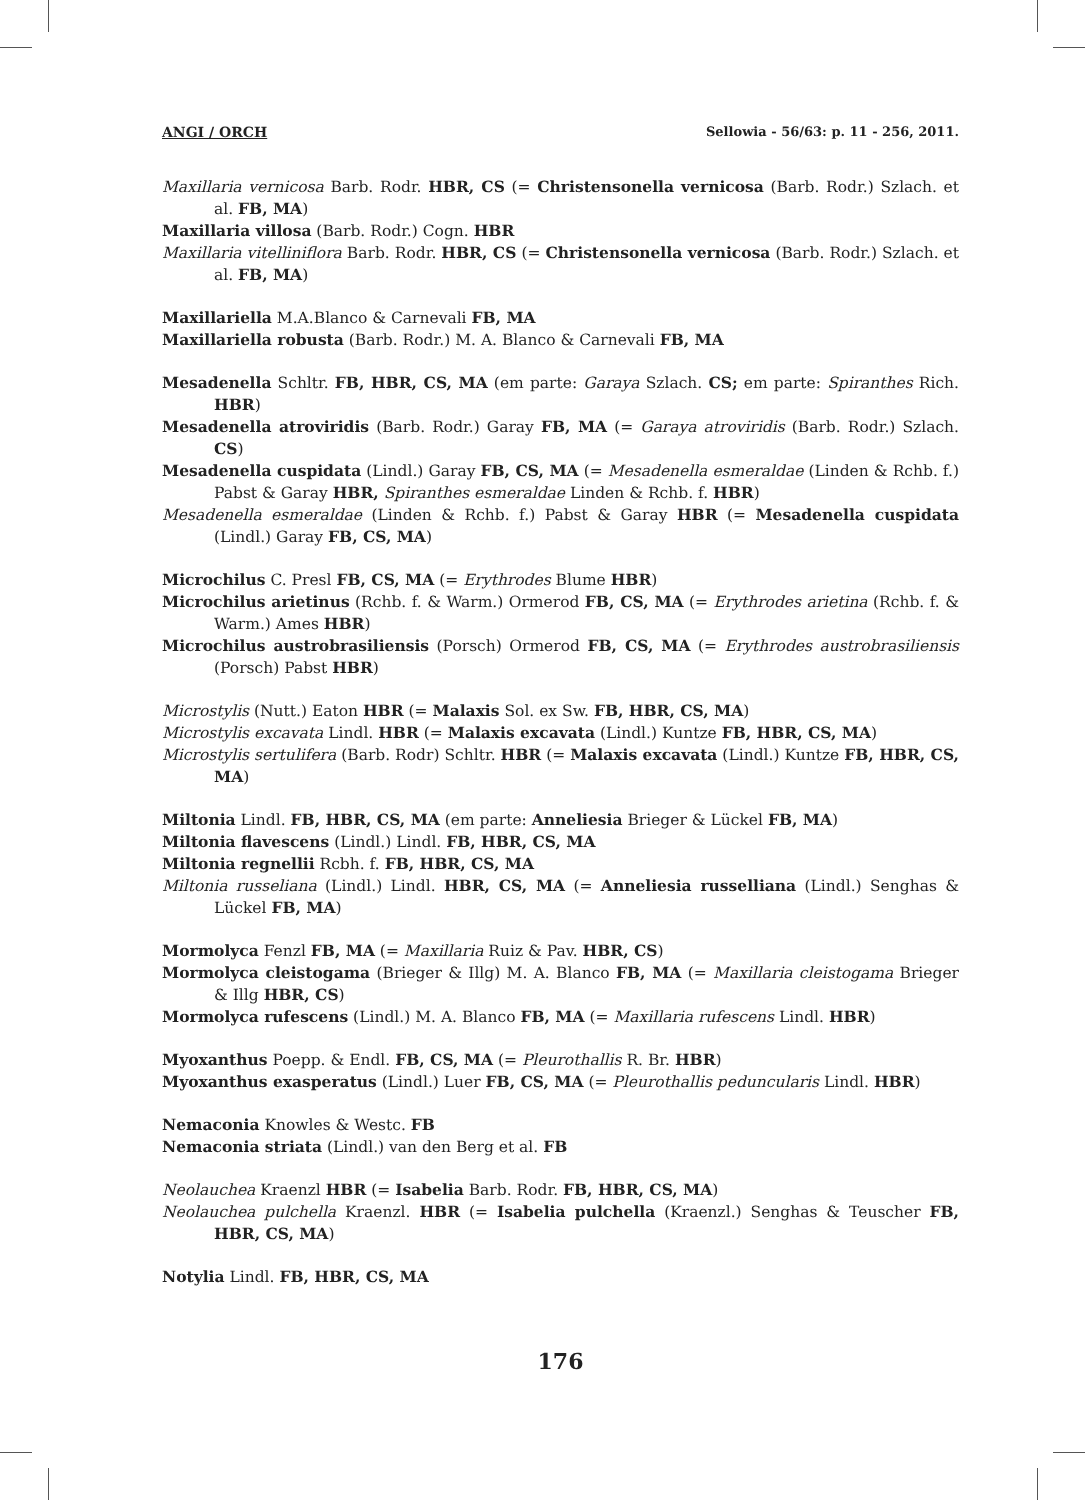ANGI / ORCH Sellowia - 56/63: p. 11 - 256, 2011.
Maxillaria vernicosa Barb. Rodr. HBR, CS (= Christensonella vernicosa (Barb. Rodr.) Szlach. et al. FB, MA)
Maxillaria villosa (Barb. Rodr.) Cogn. HBR
Maxillaria vitelliniflora Barb. Rodr. HBR, CS (= Christensonella vernicosa (Barb. Rodr.) Szlach. et al. FB, MA)
Maxillariella M.A.Blanco & Carnevali FB, MA
Maxillariella robusta (Barb. Rodr.) M. A. Blanco & Carnevali FB, MA
Mesadenella Schltr. FB, HBR, CS, MA (em parte: Garaya Szlach. CS; em parte: Spiranthes Rich. HBR)
Mesadenella atroviridis (Barb. Rodr.) Garay FB, MA (= Garaya atroviridis (Barb. Rodr.) Szlach. CS)
Mesadenella cuspidata (Lindl.) Garay FB, CS, MA (= Mesadenella esmeraldae (Linden & Rchb. f.) Pabst & Garay HBR, Spiranthes esmeraldae Linden & Rchb. f. HBR)
Mesadenella esmeraldae (Linden & Rchb. f.) Pabst & Garay HBR (= Mesadenella cuspidata (Lindl.) Garay FB, CS, MA)
Microchilus C. Presl FB, CS, MA (= Erythrodes Blume HBR)
Microchilus arietinus (Rchb. f. & Warm.) Ormerod FB, CS, MA (= Erythrodes arietina (Rchb. f. & Warm.) Ames HBR)
Microchilus austrobrasiliensis (Porsch) Ormerod FB, CS, MA (= Erythrodes austrobrasiliensis (Porsch) Pabst HBR)
Microstylis (Nutt.) Eaton HBR (= Malaxis Sol. ex Sw. FB, HBR, CS, MA)
Microstylis excavata Lindl. HBR (= Malaxis excavata (Lindl.) Kuntze FB, HBR, CS, MA)
Microstylis sertulifera (Barb. Rodr) Schltr. HBR (= Malaxis excavata (Lindl.) Kuntze FB, HBR, CS, MA)
Miltonia Lindl. FB, HBR, CS, MA (em parte: Anneliesia Brieger & Lückel FB, MA)
Miltonia flavescens (Lindl.) Lindl. FB, HBR, CS, MA
Miltonia regnellii Rcbh. f. FB, HBR, CS, MA
Miltonia russeliana (Lindl.) Lindl. HBR, CS, MA (= Anneliesia russelliana (Lindl.) Senghas & Lückel FB, MA)
Mormolyca Fenzl FB, MA (= Maxillaria Ruiz & Pav. HBR, CS)
Mormolyca cleistogama (Brieger & Illg) M. A. Blanco FB, MA (= Maxillaria cleistogama Brieger & Illg HBR, CS)
Mormolyca rufescens (Lindl.) M. A. Blanco FB, MA (= Maxillaria rufescens Lindl. HBR)
Myoxanthus Poepp. & Endl. FB, CS, MA (= Pleurothallis R. Br. HBR)
Myoxanthus exasperatus (Lindl.) Luer FB, CS, MA (= Pleurothallis peduncularis Lindl. HBR)
Nemaconia Knowles & Westc. FB
Nemaconia striata (Lindl.) van den Berg et al. FB
Neolauchea Kraenzl HBR (= Isabelia Barb. Rodr. FB, HBR, CS, MA)
Neolauchea pulchella Kraenzl. HBR (= Isabelia pulchella (Kraenzl.) Senghas & Teuscher FB, HBR, CS, MA)
Notylia Lindl. FB, HBR, CS, MA
176